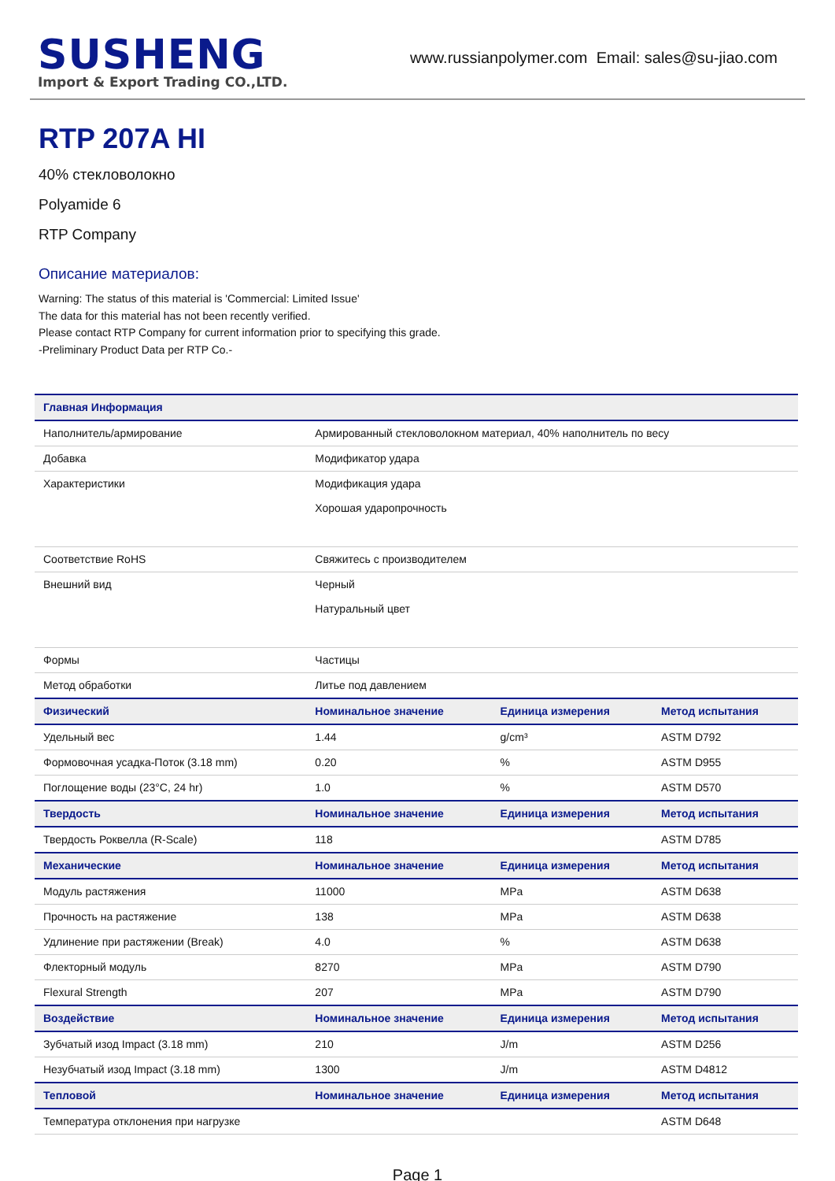SUSHENG
Import & Export Trading CO.,LTD.
www.russianpolymer.com Email: sales@su-jiao.com
RTP 207A HI
40% стекловолокно
Polyamide 6
RTP Company
Описание материалов:
Warning: The status of this material is 'Commercial: Limited Issue'
The data for this material has not been recently verified.
Please contact RTP Company for current information prior to specifying this grade.
-Preliminary Product Data per RTP Co.-
| Главная Информация | | | |
| --- | --- | --- | --- |
| Наполнитель/армирование | Армированный стекловолокном материал, 40% наполнитель по весу | | |
| Добавка | Модификатор удара | | |
| Характеристики | Модификация удара Хорошая ударопрочность | | |
| Соответствие RoHS | Свяжитесь с производителем | | |
| Внешний вид | Черный Натуральный цвет | | |
| Формы | Частицы | | |
| Метод обработки | Литье под давлением | | |
| Физический | Номинальное значение | Единица измерения | Метод испытания |
| Удельный вес | 1.44 | g/cm³ | ASTM D792 |
| Формовочная усадка-Поток (3.18 mm) | 0.20 | % | ASTM D955 |
| Поглощение воды (23°C, 24 hr) | 1.0 | % | ASTM D570 |
| Твердость | Номинальное значение | Единица измерения | Метод испытания |
| Твердость Роквелла (R-Scale) | 118 | | ASTM D785 |
| Механические | Номинальное значение | Единица измерения | Метод испытания |
| Модуль растяжения | 11000 | MPa | ASTM D638 |
| Прочность на растяжение | 138 | MPa | ASTM D638 |
| Удлинение при растяжении (Break) | 4.0 | % | ASTM D638 |
| Флекторный модуль | 8270 | MPa | ASTM D790 |
| Flexural Strength | 207 | MPa | ASTM D790 |
| Воздействие | Номинальное значение | Единица измерения | Метод испытания |
| Зубчатый изод Impact (3.18 mm) | 210 | J/m | ASTM D256 |
| Незубчатый изод Impact (3.18 mm) | 1300 | J/m | ASTM D4812 |
| Тепловой | Номинальное значение | Единица измерения | Метод испытания |
| Температура отклонения при нагрузке | | | ASTM D648 |
Page 1